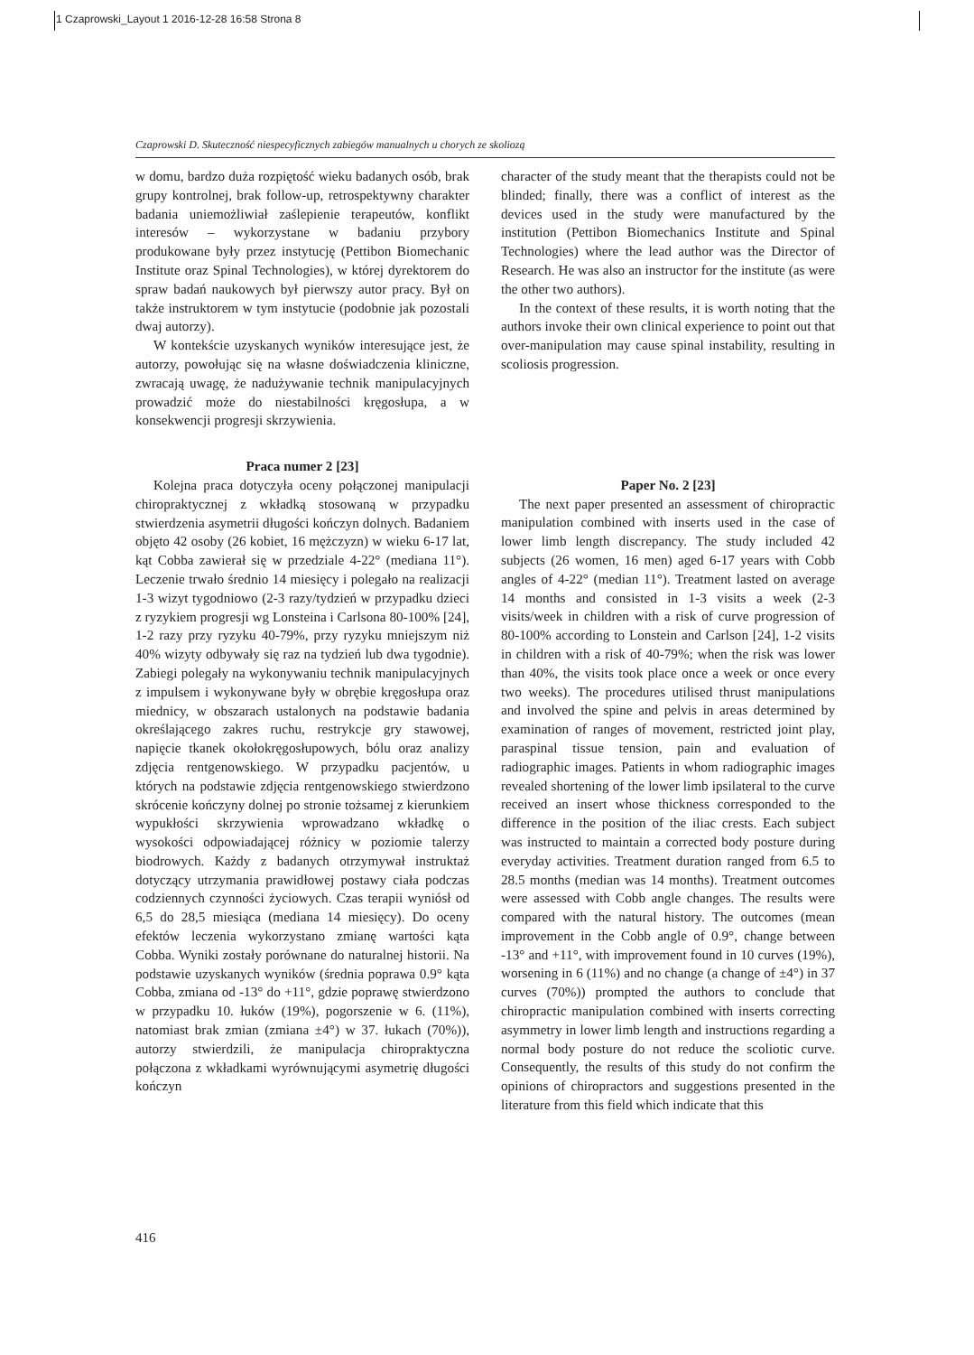1 Czaprowski_Layout 1 2016-12-28 16:58 Strona 8
Czaprowski D. Skuteczność niespecyficznych zabiegów manualnych u chorych ze skoliozą
w domu, bardzo duża rozpiętość wieku badanych osób, brak grupy kontrolnej, brak follow-up, retrospektywny charakter badania uniemożliwiał zaślepienie terapeutów, konflikt interesów – wykorzystane w badaniu przybory produkowane były przez instytucję (Pettibon Biomechanic Institute oraz Spinal Technologies), w której dyrektorem do spraw badań naukowych był pierwszy autor pracy. Był on także instruktorem w tym instytucie (podobnie jak pozostali dwaj autorzy).
W kontekście uzyskanych wyników interesujące jest, że autorzy, powołując się na własne doświadczenia kliniczne, zwracają uwagę, że nadużywanie technik manipulacyjnych prowadzić może do niestabilności kręgosłupa, a w konsekwencji progresji skrzywienia.
Praca numer 2 [23]
Kolejna praca dotyczyła oceny połączonej manipulacji chiropraktycznej z wkładką stosowaną w przypadku stwierdzenia asymetrii długości kończyn dolnych. Badaniem objęto 42 osoby (26 kobiet, 16 mężczyzn) w wieku 6-17 lat, kąt Cobba zawierał się w przedziale 4-22° (mediana 11°). Leczenie trwało średnio 14 miesięcy i polegało na realizacji 1-3 wizyt tygodniowo (2-3 razy/tydzień w przypadku dzieci z ryzykiem progresji wg Lonsteina i Carlsona 80-100% [24], 1-2 razy przy ryzyku 40-79%, przy ryzyku mniejszym niż 40% wizyty odbywały się raz na tydzień lub dwa tygodnie). Zabiegi polegały na wykonywaniu technik manipulacyjnych z impulsem i wykonywane były w obrębie kręgosłupa oraz miednicy, w obszarach ustalonych na podstawie badania określającego zakres ruchu, restrykcje gry stawowej, napięcie tkanek okołokręgosłupowych, bólu oraz analizy zdjęcia rentgenowskiego. W przypadku pacjentów, u których na podstawie zdjęcia rentgenowskiego stwierdzono skrócenie kończyny dolnej po stronie tożsamej z kierunkiem wypukłości skrzywienia wprowadzano wkładkę o wysokości odpowiadającej różnicy w poziomie talerzy biodrowych. Każdy z badanych otrzymywał instruktaż dotyczący utrzymania prawidłowej postawy ciała podczas codziennych czynności życiowych. Czas terapii wyniósł od 6,5 do 28,5 miesiąca (mediana 14 miesięcy). Do oceny efektów leczenia wykorzystano zmianę wartości kąta Cobba. Wyniki zostały porównane do naturalnej historii. Na podstawie uzyskanych wyników (średnia poprawa 0.9° kąta Cobba, zmiana od -13° do +11°, gdzie poprawę stwierdzono w przypadku 10. łuków (19%), pogorszenie w 6. (11%), natomiast brak zmian (zmiana ±4°) w 37. łukach (70%)), autorzy stwierdzili, że manipulacja chiropraktyczna połączona z wkładkami wyrównującymi asymetrię długości kończyn
character of the study meant that the therapists could not be blinded; finally, there was a conflict of interest as the devices used in the study were manufactured by the institution (Pettibon Biomechanics Institute and Spinal Technologies) where the lead author was the Director of Research. He was also an instructor for the institute (as were the other two authors).
In the context of these results, it is worth noting that the authors invoke their own clinical experience to point out that over-manipulation may cause spinal instability, resulting in scoliosis progression.
Paper No. 2 [23]
The next paper presented an assessment of chiropractic manipulation combined with inserts used in the case of lower limb length discrepancy. The study included 42 subjects (26 women, 16 men) aged 6-17 years with Cobb angles of 4-22° (median 11°). Treatment lasted on average 14 months and consisted in 1-3 visits a week (2-3 visits/week in children with a risk of curve progression of 80-100% according to Lonstein and Carlson [24], 1-2 visits in children with a risk of 40-79%; when the risk was lower than 40%, the visits took place once a week or once every two weeks). The procedures utilised thrust manipulations and involved the spine and pelvis in areas determined by examination of ranges of movement, restricted joint play, paraspinal tissue tension, pain and evaluation of radiographic images. Patients in whom radiographic images revealed shortening of the lower limb ipsilateral to the curve received an insert whose thickness corresponded to the difference in the position of the iliac crests. Each subject was instructed to maintain a corrected body posture during everyday activities. Treatment duration ranged from 6.5 to 28.5 months (median was 14 months). Treatment outcomes were assessed with Cobb angle changes. The results were compared with the natural history. The outcomes (mean improvement in the Cobb angle of 0.9°, change between -13° and +11°, with improvement found in 10 curves (19%), worsening in 6 (11%) and no change (a change of ±4°) in 37 curves (70%)) prompted the authors to conclude that chiropractic manipulation combined with inserts correcting asymmetry in lower limb length and instructions regarding a normal body posture do not reduce the scoliotic curve. Consequently, the results of this study do not confirm the opinions of chiropractors and suggestions presented in the literature from this field which indicate that this
416